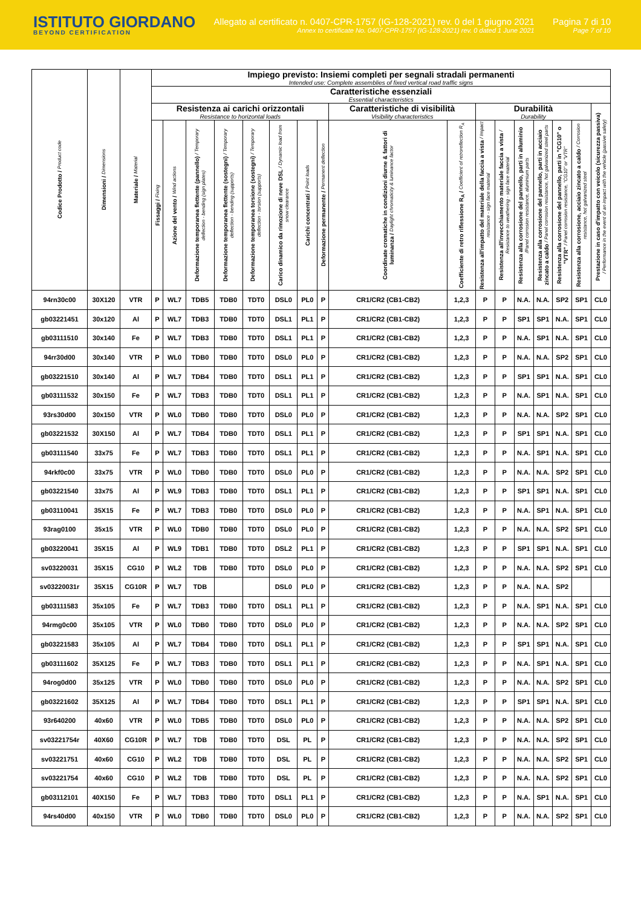ISTITUTO GIORDANO
BEYOND CERTIFICATION
Allegato al certificato n. 0407-CPR-1757 (IG-128-2021) rev. 0 del 1 giugno 2021
Annex to certificate No. 0407-CPR-1757 (IG-128-2021) rev. 0 dated 1 June 2021
Pagina 7 di 10
Page 7 of 10
| Codice Prodotto / Product code | Dimensioni / Dimensions | Materiale / Material | Impiego previsto: Insiemi completi per segnali stradali permanenti Intended use: Complete assemblies of fixed vertical road traffic signs | | | | | | | | | | | | | | | | |
| --- | --- | --- | --- | --- | --- | --- | --- | --- | --- | --- | --- | --- | --- | --- | --- | --- | --- | --- | --- |
| | | | Caratteristiche essenziali Essential characteristics | | | | | | | | | | | | | | | | |
| | | | Resistenza ai carichi orizzontali Resistance to horizontal loads | | | | | | | | Caratteristiche di visibilità Visibility characteristics | | Durabilità Durability | | | | | | Prestazione in caso d'impatto con veicolo (sicurezza passiva) / Performance in the event of an impact with the vehicle (passive safety) |
| | | | Fissaggi / Fixing | Azione del vento / Wind actions | Deformazione temporanea flettente (pannello) / Temporary deflection - bending (sign plates) | Deformazione temporanea flettente (sostegni) / Temporary deflection - bending (supports) | Deformazione temporanea torsione (sostegni) / Temporary deflection - torsion (supports) | Carico dinamico da rimozione di neve DSL / Dynamic load from snow clearance | Carichi concentrati / Point loads | Deformazione permanente / Permanent deflection | Coordinate cromatiche in condizioni diurne & fattori di luminanza / Daylight chromaticity & luminance factor | Coefficiente di retro riflessione R<sub>A</sub> / Coefficient of retroreflection R<sub>A</sub> | Resistenza all'impatto del materiale della faccia a vista / Impact resistance - sign face material | Resistenza all'invecchiamento materiale faccia a vista / Resistance to weathering - sign face material | Resistenza alla corrosione del pannello, parti in alluminio /Panel corrosion resistance, aluminium parts | Resistenza alla corrosione del pannello, parti in acciaio zincato a caldo / Panel corrosion resistance, hot galvanized steel parts | Resistenza alla corrosione del pannello, parti in "CG10" o "VTR" / Panel corrosion resistance, "CG10" or "VTR" | Resistenza alla corrosione, acciaio zincato a caldo / Corrosion resistance, hot galvanized steel | |
| 94rn30c00 | 30X120 | VTR | P | WL7 | TDB5 | TDB0 | TDT0 | DSL0 | PL0 | P | CR1/CR2 (CB1-CB2) | 1,2,3 | P | P | N.A. | N.A. | SP2 | SP1 | CL0 |
| gb03221451 | 30x120 | Al | P | WL7 | TDB3 | TDB0 | TDT0 | DSL1 | PL1 | P | CR1/CR2 (CB1-CB2) | 1,2,3 | P | P | SP1 | SP1 | N.A. | SP1 | CL0 |
| gb03111510 | 30x140 | Fe | P | WL7 | TDB3 | TDB0 | TDT0 | DSL1 | PL1 | P | CR1/CR2 (CB1-CB2) | 1,2,3 | P | P | N.A. | SP1 | N.A. | SP1 | CL0 |
| 94rr30d00 | 30x140 | VTR | P | WL0 | TDB0 | TDB0 | TDT0 | DSL0 | PL0 | P | CR1/CR2 (CB1-CB2) | 1,2,3 | P | P | N.A. | N.A. | SP2 | SP1 | CL0 |
| gb03221510 | 30x140 | Al | P | WL7 | TDB4 | TDB0 | TDT0 | DSL1 | PL1 | P | CR1/CR2 (CB1-CB2) | 1,2,3 | P | P | SP1 | SP1 | N.A. | SP1 | CL0 |
| gb03111532 | 30x150 | Fe | P | WL7 | TDB3 | TDB0 | TDT0 | DSL1 | PL1 | P | CR1/CR2 (CB1-CB2) | 1,2,3 | P | P | N.A. | SP1 | N.A. | SP1 | CL0 |
| 93rs30d00 | 30x150 | VTR | P | WL0 | TDB0 | TDB0 | TDT0 | DSL0 | PL0 | P | CR1/CR2 (CB1-CB2) | 1,2,3 | P | P | N.A. | N.A. | SP2 | SP1 | CL0 |
| gb03221532 | 30X150 | Al | P | WL7 | TDB4 | TDB0 | TDT0 | DSL1 | PL1 | P | CR1/CR2 (CB1-CB2) | 1,2,3 | P | P | SP1 | SP1 | N.A. | SP1 | CL0 |
| gb03111540 | 33x75 | Fe | P | WL7 | TDB3 | TDB0 | TDT0 | DSL1 | PL1 | P | CR1/CR2 (CB1-CB2) | 1,2,3 | P | P | N.A. | SP1 | N.A. | SP1 | CL0 |
| 94rkf0c00 | 33x75 | VTR | P | WL0 | TDB0 | TDB0 | TDT0 | DSL0 | PL0 | P | CR1/CR2 (CB1-CB2) | 1,2,3 | P | P | N.A. | N.A. | SP2 | SP1 | CL0 |
| gb03221540 | 33x75 | Al | P | WL9 | TDB3 | TDB0 | TDT0 | DSL1 | PL1 | P | CR1/CR2 (CB1-CB2) | 1,2,3 | P | P | SP1 | SP1 | N.A. | SP1 | CL0 |
| gb03110041 | 35X15 | Fe | P | WL7 | TDB3 | TDB0 | TDT0 | DSL0 | PL0 | P | CR1/CR2 (CB1-CB2) | 1,2,3 | P | P | N.A. | SP1 | N.A. | SP1 | CL0 |
| 93rag0100 | 35x15 | VTR | P | WL0 | TDB0 | TDB0 | TDT0 | DSL0 | PL0 | P | CR1/CR2 (CB1-CB2) | 1,2,3 | P | P | N.A. | N.A. | SP2 | SP1 | CL0 |
| gb03220041 | 35X15 | Al | P | WL9 | TDB1 | TDB0 | TDT0 | DSL2 | PL1 | P | CR1/CR2 (CB1-CB2) | 1,2,3 | P | P | SP1 | SP1 | N.A. | SP1 | CL0 |
| sv03220031 | 35X15 | CG10 | P | WL2 | TDB | TDB0 | TDT0 | DSL0 | PL0 | P | CR1/CR2 (CB1-CB2) | 1,2,3 | P | P | N.A. | N.A. | SP2 | SP1 | CL0 |
| sv03220031r | 35X15 | CG10R | P | WL7 | TDB | | | DSL0 | PL0 | P | CR1/CR2 (CB1-CB2) | 1,2,3 | P | P | N.A. | N.A. | SP2 | | |
| gb03111583 | 35x105 | Fe | P | WL7 | TDB3 | TDB0 | TDT0 | DSL1 | PL1 | P | CR1/CR2 (CB1-CB2) | 1,2,3 | P | P | N.A. | SP1 | N.A. | SP1 | CL0 |
| 94rmg0c00 | 35x105 | VTR | P | WL0 | TDB0 | TDB0 | TDT0 | DSL0 | PL0 | P | CR1/CR2 (CB1-CB2) | 1,2,3 | P | P | N.A. | N.A. | SP2 | SP1 | CL0 |
| gb03221583 | 35x105 | Al | P | WL7 | TDB4 | TDB0 | TDT0 | DSL1 | PL1 | P | CR1/CR2 (CB1-CB2) | 1,2,3 | P | P | SP1 | SP1 | N.A. | SP1 | CL0 |
| gb03111602 | 35X125 | Fe | P | WL7 | TDB3 | TDB0 | TDT0 | DSL1 | PL1 | P | CR1/CR2 (CB1-CB2) | 1,2,3 | P | P | N.A. | SP1 | N.A. | SP1 | CL0 |
| 94rog0d00 | 35x125 | VTR | P | WL0 | TDB0 | TDB0 | TDT0 | DSL0 | PL0 | P | CR1/CR2 (CB1-CB2) | 1,2,3 | P | P | N.A. | N.A. | SP2 | SP1 | CL0 |
| gb03221602 | 35X125 | Al | P | WL7 | TDB4 | TDB0 | TDT0 | DSL1 | PL1 | P | CR1/CR2 (CB1-CB2) | 1,2,3 | P | P | SP1 | SP1 | N.A. | SP1 | CL0 |
| 93r640200 | 40x60 | VTR | P | WL0 | TDB5 | TDB0 | TDT0 | DSL0 | PL0 | P | CR1/CR2 (CB1-CB2) | 1,2,3 | P | P | N.A. | N.A. | SP2 | SP1 | CL0 |
| sv03221754r | 40X60 | CG10R | P | WL7 | TDB | TDB0 | TDT0 | DSL | PL | P | CR1/CR2 (CB1-CB2) | 1,2,3 | P | P | N.A. | N.A. | SP2 | SP1 | CL0 |
| sv03221751 | 40x60 | CG10 | P | WL2 | TDB | TDB0 | TDT0 | DSL | PL | P | CR1/CR2 (CB1-CB2) | 1,2,3 | P | P | N.A. | N.A. | SP2 | SP1 | CL0 |
| sv03221754 | 40x60 | CG10 | P | WL2 | TDB | TDB0 | TDT0 | DSL | PL | P | CR1/CR2 (CB1-CB2) | 1,2,3 | P | P | N.A. | N.A. | SP2 | SP1 | CL0 |
| gb03112101 | 40X150 | Fe | P | WL7 | TDB3 | TDB0 | TDT0 | DSL1 | PL1 | P | CR1/CR2 (CB1-CB2) | 1,2,3 | P | P | N.A. | SP1 | N.A. | SP1 | CL0 |
| 94rs40d00 | 40x150 | VTR | P | WL0 | TDB0 | TDB0 | TDT0 | DSL0 | PL0 | P | CR1/CR2 (CB1-CB2) | 1,2,3 | P | P | N.A. | N.A. | SP2 | SP1 | CL0 |